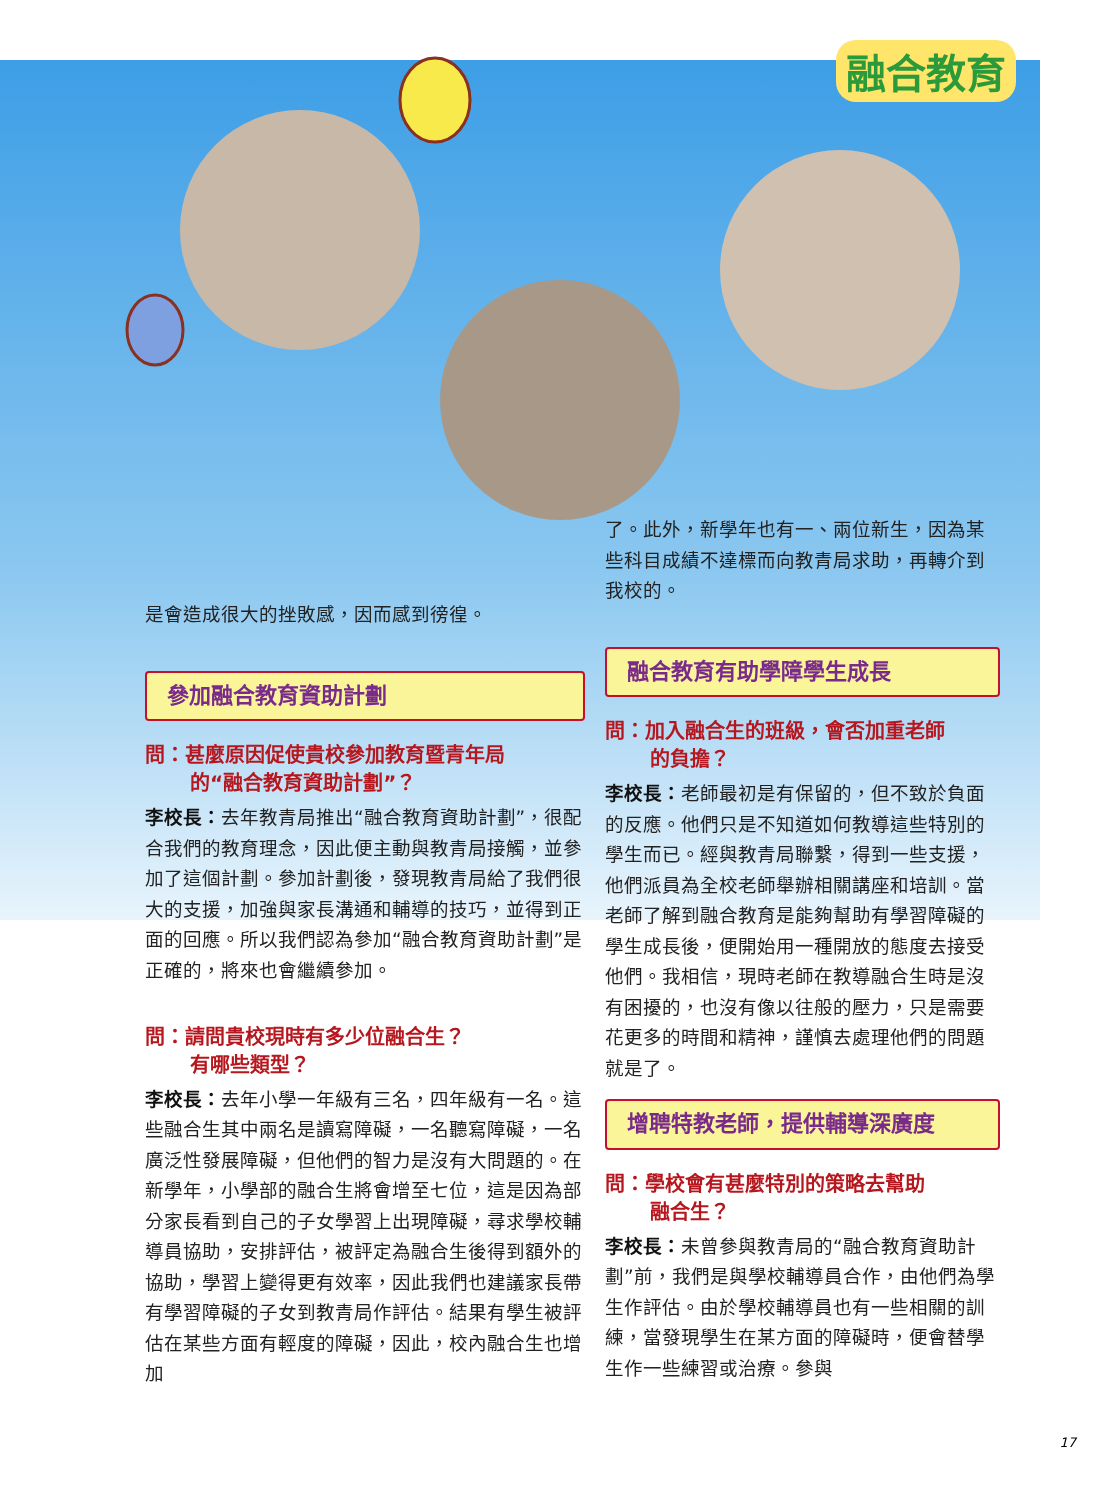融合教育
是會造成很大的挫敗感，因而感到徬徨。
參加融合教育資助計劃
問：甚麼原因促使貴校參加教育暨青年局
的“融合教育資助計劃”？
李校長：去年教青局推出“融合教育資助計劃”，很配合我們的教育理念，因此便主動與教青局接觸，並參加了這個計劃。參加計劃後，發現教青局給了我們很大的支援，加強與家長溝通和輔導的技巧，並得到正面的回應。所以我們認為參加“融合教育資助計劃”是正確的，將來也會繼續參加。
問：請問貴校現時有多少位融合生？
有哪些類型？
李校長：去年小學一年級有三名，四年級有一名。這些融合生其中兩名是讀寫障礙，一名聽寫障礙，一名廣泛性發展障礙，但他們的智力是沒有大問題的。在新學年，小學部的融合生將會增至七位，這是因為部分家長看到自己的子女學習上出現障礙，尋求學校輔導員協助，安排評估，被評定為融合生後得到額外的協助，學習上變得更有效率，因此我們也建議家長帶有學習障礙的子女到教青局作評估。結果有學生被評估在某些方面有輕度的障礙，因此，校內融合生也增加
了。此外，新學年也有一、兩位新生，因為某些科目成績不達標而向教青局求助，再轉介到我校的。
融合教育有助學障學生成長
問：加入融合生的班級，會否加重老師
的負擔？
李校長：老師最初是有保留的，但不致於負面的反應。他們只是不知道如何教導這些特別的學生而已。經與教青局聯繫，得到一些支援，他們派員為全校老師舉辦相關講座和培訓。當老師了解到融合教育是能夠幫助有學習障礙的學生成長後，便開始用一種開放的態度去接受他們。我相信，現時老師在教導融合生時是沒有困擾的，也沒有像以往般的壓力，只是需要花更多的時間和精神，謹慎去處理他們的問題就是了。
增聘特教老師，提供輔導深廣度
問：學校會有甚麼特別的策略去幫助
融合生？
李校長：未曾參與教青局的“融合教育資助計劃”前，我們是與學校輔導員合作，由他們為學生作評估。由於學校輔導員也有一些相關的訓練，當發現學生在某方面的障礙時，便會替學生作一些練習或治療。參與
17